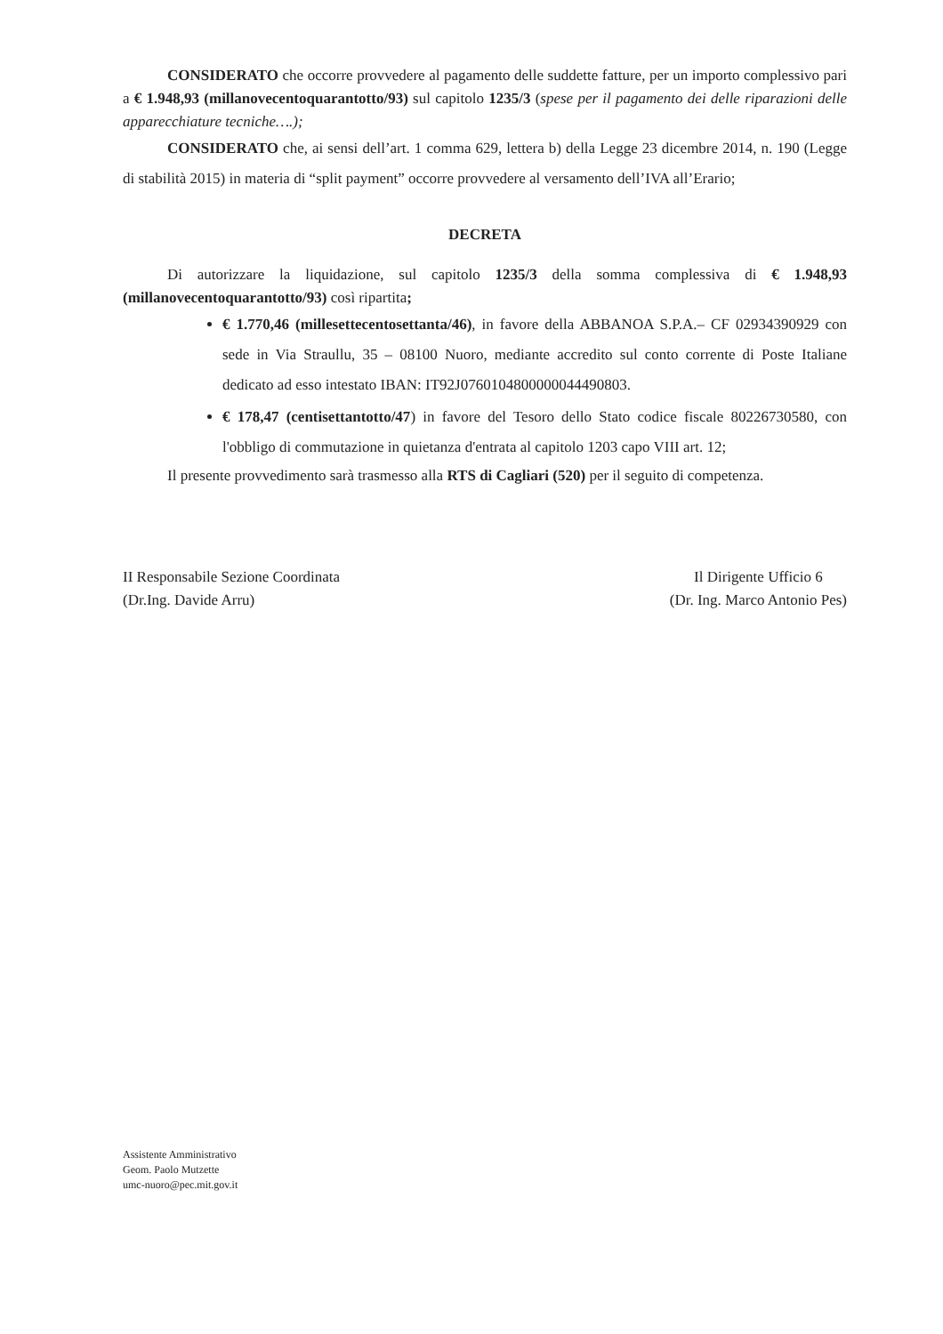CONSIDERATO che occorre provvedere al pagamento delle suddette fatture, per un importo complessivo pari a € 1.948,93 (millanovecentoquarantotto/93) sul capitolo 1235/3 (spese per il pagamento dei delle riparazioni delle apparecchiature tecniche….);
CONSIDERATO che, ai sensi dell’art. 1 comma 629, lettera b) della Legge 23 dicembre 2014, n. 190 (Legge di stabilità 2015) in materia di “split payment” occorre provvedere al versamento dell’IVA all’Erario;
DECRETA
Di autorizzare la liquidazione, sul capitolo 1235/3 della somma complessiva di € 1.948,93 (millanovecentoquarantotto/93) così ripartita;
€ 1.770,46 (millesettecentosettanta/46), in favore della ABBANOA S.P.A.– CF 02934390929 con sede in Via Straullu, 35 – 08100 Nuoro, mediante accredito sul conto corrente di Poste Italiane dedicato ad esso intestato IBAN: IT92J0760104800000044490803.
€ 178,47 (centisettantotto/47) in favore del Tesoro dello Stato codice fiscale 80226730580, con l'obbligo di commutazione in quietanza d'entrata al capitolo 1203 capo VIII art. 12;
Il presente provvedimento sarà trasmesso alla RTS di Cagliari (520) per il seguito di competenza.
II Responsabile Sezione Coordinata
(Dr.Ing. Davide Arru)
Il Dirigente Ufficio 6
(Dr. Ing. Marco Antonio Pes)
Assistente Amministrativo
Geom. Paolo Mutzette
umc-nuoro@pec.mit.gov.it